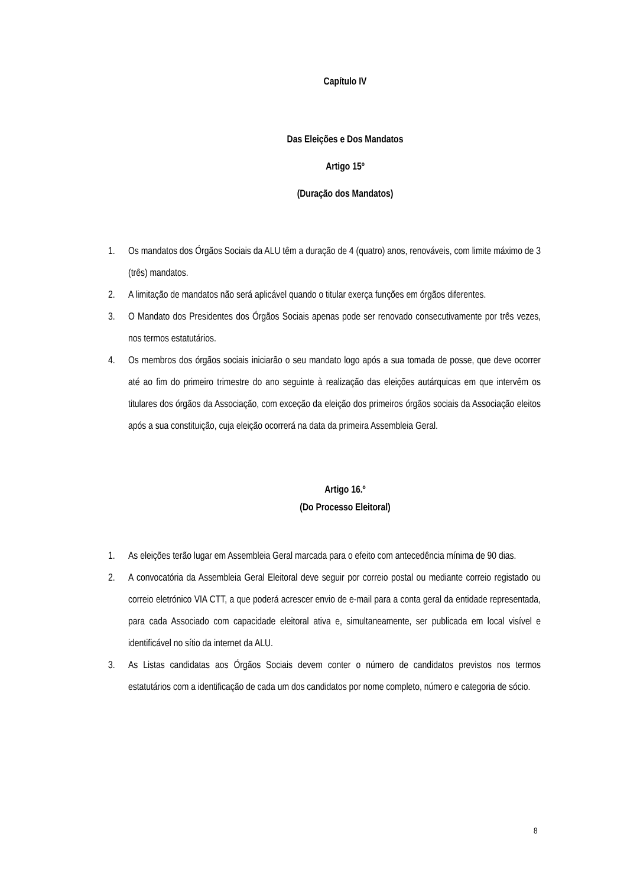Capítulo IV
Das Eleições e Dos Mandatos
Artigo 15º
(Duração dos Mandatos)
1. Os mandatos dos Órgãos Sociais da ALU têm a duração de 4 (quatro) anos, renováveis, com limite máximo de 3 (três) mandatos.
2. A limitação de mandatos não será aplicável quando o titular exerça funções em órgãos diferentes.
3. O Mandato dos Presidentes dos Órgãos Sociais apenas pode ser renovado consecutivamente por três vezes, nos termos estatutários.
4. Os membros dos órgãos sociais iniciarão o seu mandato logo após a sua tomada de posse, que deve ocorrer até ao fim do primeiro trimestre do ano seguinte à realização das eleições autárquicas em que intervêm os titulares dos órgãos da Associação, com exceção da eleição dos primeiros órgãos sociais da Associação eleitos após a sua constituição, cuja eleição ocorrerá na data da primeira Assembleia Geral.
Artigo 16.º
(Do Processo Eleitoral)
1. As eleições terão lugar em Assembleia Geral marcada para o efeito com antecedência mínima de 90 dias.
2. A convocatória da Assembleia Geral Eleitoral deve seguir por correio postal ou mediante correio registado ou correio eletrónico VIA CTT, a que poderá acrescer envio de e-mail para a conta geral da entidade representada, para cada Associado com capacidade eleitoral ativa e, simultaneamente, ser publicada em local visível e identificável no sítio da internet da ALU.
3. As Listas candidatas aos Órgãos Sociais devem conter o número de candidatos previstos nos termos estatutários com a identificação de cada um dos candidatos por nome completo, número e categoria de sócio.
8